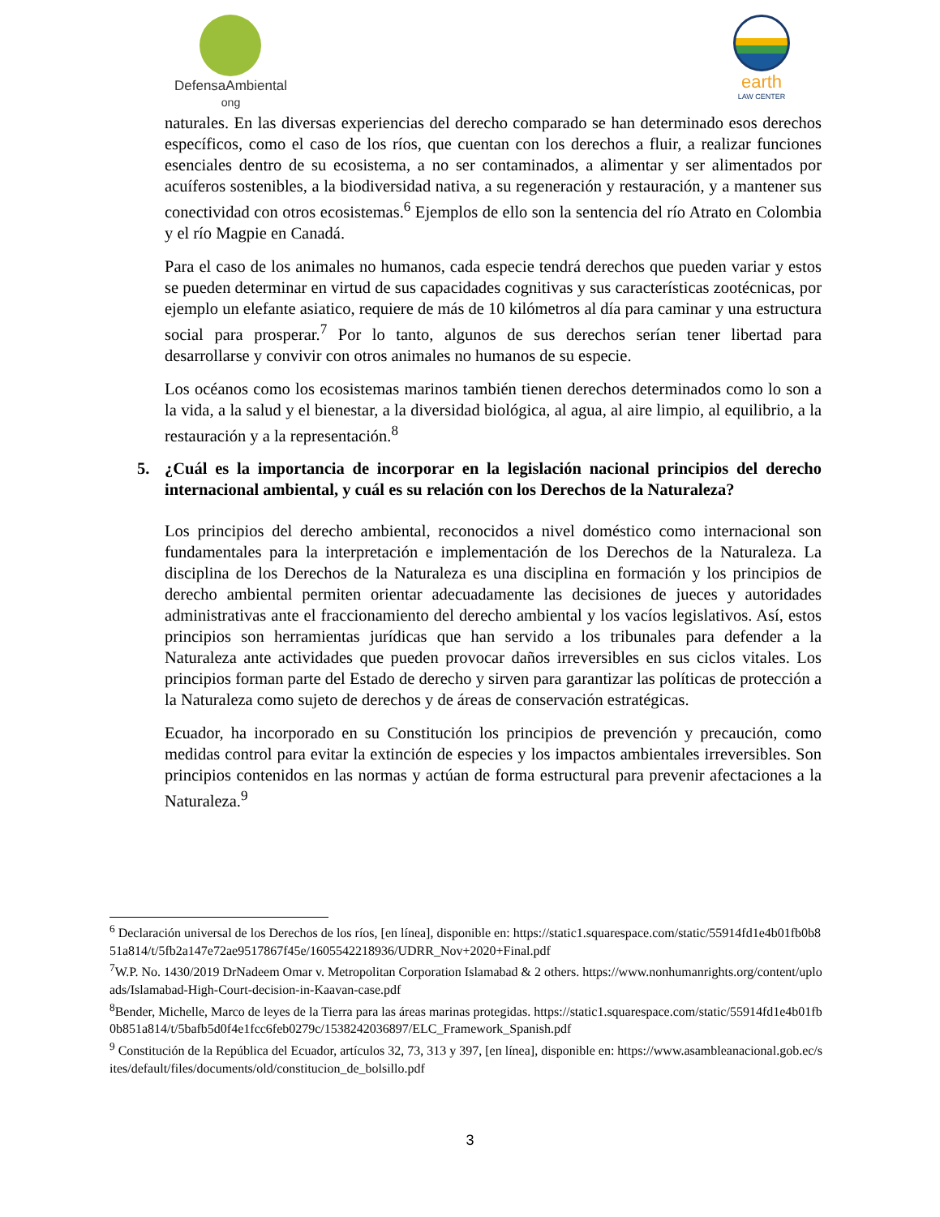DefensaAmbiental
ong
earth
LAW CENTER
naturales. En las diversas experiencias del derecho comparado se han determinado esos derechos específicos, como el caso de los ríos, que cuentan con los derechos a fluir, a realizar funciones esenciales dentro de su ecosistema, a no ser contaminados, a alimentar y ser alimentados por acuíferos sostenibles, a la biodiversidad nativa, a su regeneración y restauración, y a mantener sus conectividad con otros ecosistemas.<sup>6</sup> Ejemplos de ello son la sentencia del río Atrato en Colombia y el río Magpie en Canadá.
Para el caso de los animales no humanos, cada especie tendrá derechos que pueden variar y estos se pueden determinar en virtud de sus capacidades cognitivas y sus características zootécnicas, por ejemplo un elefante asiatico, requiere de más de 10 kilómetros al día para caminar y una estructura social para prosperar.<sup>7</sup> Por lo tanto, algunos de sus derechos serían tener libertad para desarrollarse y convivir con otros animales no humanos de su especie.
Los océanos como los ecosistemas marinos también tienen derechos determinados como lo son a la vida, a la salud y el bienestar, a la diversidad biológica, al agua, al aire limpio, al equilibrio, a la restauración y a la representación.<sup>8</sup>
5. ¿Cuál es la importancia de incorporar en la legislación nacional principios del derecho internacional ambiental, y cuál es su relación con los Derechos de la Naturaleza?
Los principios del derecho ambiental, reconocidos a nivel doméstico como internacional son fundamentales para la interpretación e implementación de los Derechos de la Naturaleza. La disciplina de los Derechos de la Naturaleza es una disciplina en formación y los principios de derecho ambiental permiten orientar adecuadamente las decisiones de jueces y autoridades administrativas ante el fraccionamiento del derecho ambiental y los vacíos legislativos. Así, estos principios son herramientas jurídicas que han servido a los tribunales para defender a la Naturaleza ante actividades que pueden provocar daños irreversibles en sus ciclos vitales. Los principios forman parte del Estado de derecho y sirven para garantizar las políticas de protección a la Naturaleza como sujeto de derechos y de áreas de conservación estratégicas.
Ecuador, ha incorporado en su Constitución los principios de prevención y precaución, como medidas control para evitar la extinción de especies y los impactos ambientales irreversibles. Son principios contenidos en las normas y actúan de forma estructural para prevenir afectaciones a la Naturaleza.<sup>9</sup>
<sup>6</sup> Declaración universal de los Derechos de los ríos, [en línea], disponible en: https://static1.squarespace.com/static/55914fd1e4b01fb0b851a814/t/5fb2a147e72ae9517867f45e/1605542218936/UDRR_Nov+2020+Final.pdf
<sup>7</sup> W.P. No. 1430/2019 DrNadeem Omar v. Metropolitan Corporation Islamabad & 2 others. https://www.nonhumanrights.org/content/uploads/Islamabad-High-Court-decision-in-Kaavan-case.pdf
<sup>8</sup> Bender, Michelle, Marco de leyes de la Tierra para las áreas marinas protegidas. https://static1.squarespace.com/static/55914fd1e4b01fb0b851a814/t/5bafb5d0f4e1fcc6feb0279c/1538242036897/ELC_Framework_Spanish.pdf
<sup>9</sup> Constitución de la República del Ecuador, artículos 32, 73, 313 y 397, [en línea], disponible en: https://www.asambleanacional.gob.ec/sites/default/files/documents/old/constitucion_de_bolsillo.pdf
3